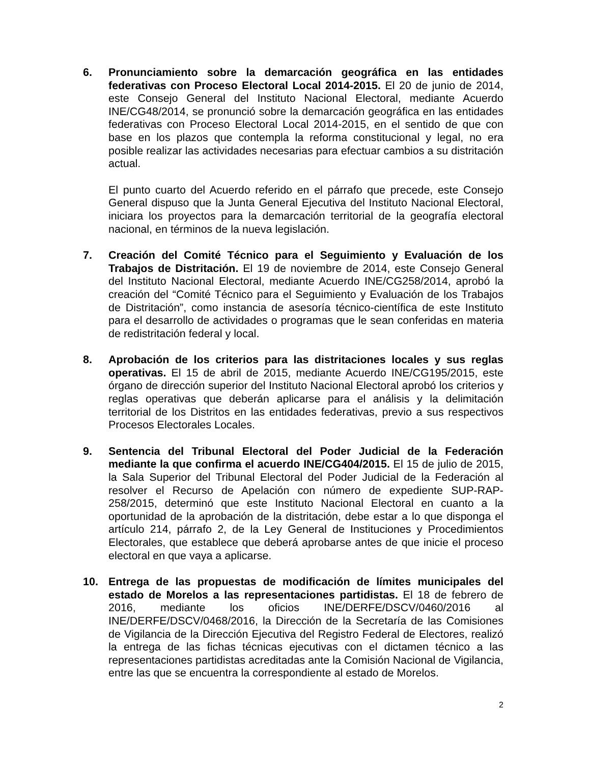6. Pronunciamiento sobre la demarcación geográfica en las entidades federativas con Proceso Electoral Local 2014-2015. El 20 de junio de 2014, este Consejo General del Instituto Nacional Electoral, mediante Acuerdo INE/CG48/2014, se pronunció sobre la demarcación geográfica en las entidades federativas con Proceso Electoral Local 2014-2015, en el sentido de que con base en los plazos que contempla la reforma constitucional y legal, no era posible realizar las actividades necesarias para efectuar cambios a su distritación actual.
El punto cuarto del Acuerdo referido en el párrafo que precede, este Consejo General dispuso que la Junta General Ejecutiva del Instituto Nacional Electoral, iniciara los proyectos para la demarcación territorial de la geografía electoral nacional, en términos de la nueva legislación.
7. Creación del Comité Técnico para el Seguimiento y Evaluación de los Trabajos de Distritación. El 19 de noviembre de 2014, este Consejo General del Instituto Nacional Electoral, mediante Acuerdo INE/CG258/2014, aprobó la creación del “Comité Técnico para el Seguimiento y Evaluación de los Trabajos de Distritación”, como instancia de asesoría técnico-científica de este Instituto para el desarrollo de actividades o programas que le sean conferidas en materia de redistritación federal y local.
8. Aprobación de los criterios para las distritaciones locales y sus reglas operativas. El 15 de abril de 2015, mediante Acuerdo INE/CG195/2015, este órgano de dirección superior del Instituto Nacional Electoral aprobó los criterios y reglas operativas que deberán aplicarse para el análisis y la delimitación territorial de los Distritos en las entidades federativas, previo a sus respectivos Procesos Electorales Locales.
9. Sentencia del Tribunal Electoral del Poder Judicial de la Federación mediante la que confirma el acuerdo INE/CG404/2015. El 15 de julio de 2015, la Sala Superior del Tribunal Electoral del Poder Judicial de la Federación al resolver el Recurso de Apelación con número de expediente SUP-RAP-258/2015, determinó que este Instituto Nacional Electoral en cuanto a la oportunidad de la aprobación de la distritación, debe estar a lo que disponga el artículo 214, párrafo 2, de la Ley General de Instituciones y Procedimientos Electorales, que establece que deberá aprobarse antes de que inicie el proceso electoral en que vaya a aplicarse.
10. Entrega de las propuestas de modificación de límites municipales del estado de Morelos a las representaciones partidistas. El 18 de febrero de 2016, mediante los oficios INE/DERFE/DSCV/0460/2016 al INE/DERFE/DSCV/0468/2016, la Dirección de la Secretaría de las Comisiones de Vigilancia de la Dirección Ejecutiva del Registro Federal de Electores, realizó la entrega de las fichas técnicas ejecutivas con el dictamen técnico a las representaciones partidistas acreditadas ante la Comisión Nacional de Vigilancia, entre las que se encuentra la correspondiente al estado de Morelos.
2